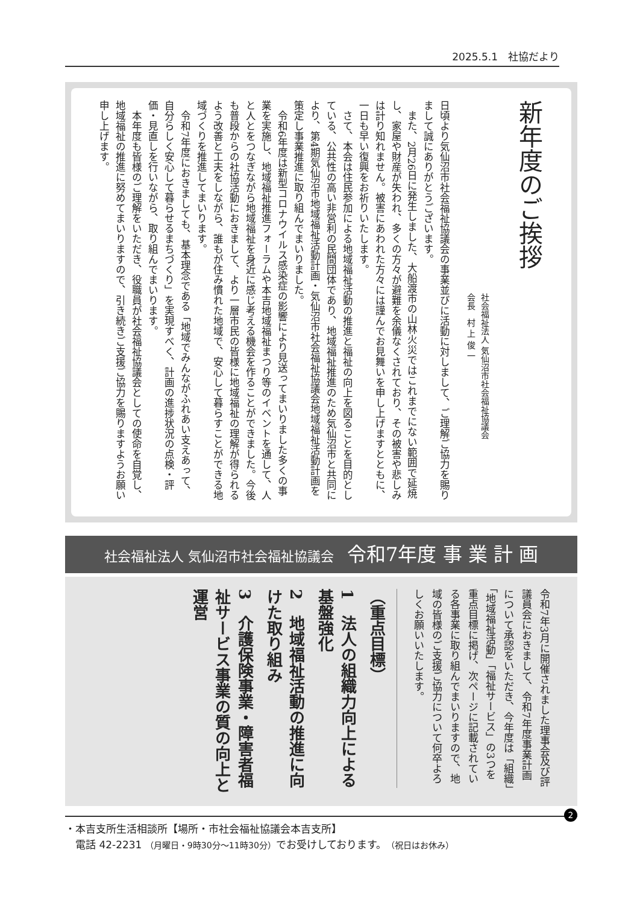2025.5.1　社協だより
新年度のご挨拶
社会福祉法人 気仙沼市社会福祉協議会
会長　村 上 俊 一
日頃より気仙沼市社会福祉協議会の事業並びに活動に対しまして、ご理解ご協力を賜りまして誠にありがとうございます。
　また、2月26日に発生しました、大船渡市の山林火災ではこれまでにない範囲で延焼し、家屋や財産が失われ、多くの方々が避難を余儀なくされており、その被害や悲しみは計り知れません。被害にあわれた方々には謹んでお見舞いを申し上げますとともに、一日も早い復興をお祈りいたします。
　さて、本会は住民参加による地域福祉活動の推進と福祉の向上を図ることを目的としている、公共性の高い非営利の民間団体であり、地域福祉推進のため気仙沼市と共同により、第4期気仙沼市地域福祉活動計画・気仙沼市社会福祉協議会地域福祉活動計画を策定し事業推進に取り組んでまいりました。
　令和6年度は新型コロナウイルス感染症の影響により見送ってまいりました多くの事業を実施し、地域福祉推進フォーラムや本吉地域福祉まつり等のイベントを通して、人と人とをつなぎながら地域福祉を身近に感じ考える機会を作ることができました。今後も普段からの社協活動におきまして、より一層市民の皆様に地域福祉の理解が得られるよう改善と工夫をしながら、誰もが住み慣れた地域で、安心して暮らすことができる地域づくりを推進してまいります。
　令和7年度におきましても、基本理念である「地域でみんながふれあい支えあって、自分らしく安心して暮らせるまちづくり」を実現すべく、計画の進捗状況の点検・評価・見直しを行いながら、取り組んでまいります。
　本年度も皆様のご理解をいただき、役職員が社会福祉協議会としての使命を自覚し、地域福祉の推進に努めてまいりますので、引き続きご支援ご協力を賜りますようお願い申し上げます。
社会福祉法人 気仙沼市社会福祉協議会　令和7年度 事 業 計 画
令和7年3月に開催されました理事会及び評議員会におきまして、令和7年度事業計画について承認をいただき、今年度は「組織」「地域福祉活動」「福祉サービス」の3つを重点目標に掲げ、次ページに記載されている各事業に取り組んでまいりますので、地域の皆様のご支援ご協力について何卒よろしくお願いいたします。
（重点目標）
1　法人の組織力向上による基盤強化
2　地域福祉活動の推進に向けた取り組み
3　介護保険事業・障害者福祉サービス事業の質の向上と運営
2
・本吉支所生活相談所【場所・市社会福祉協議会本吉支所】
　電話 42-2231 （月曜日・9時30分～11時30分）でお受けしております。（祝日はお休み）